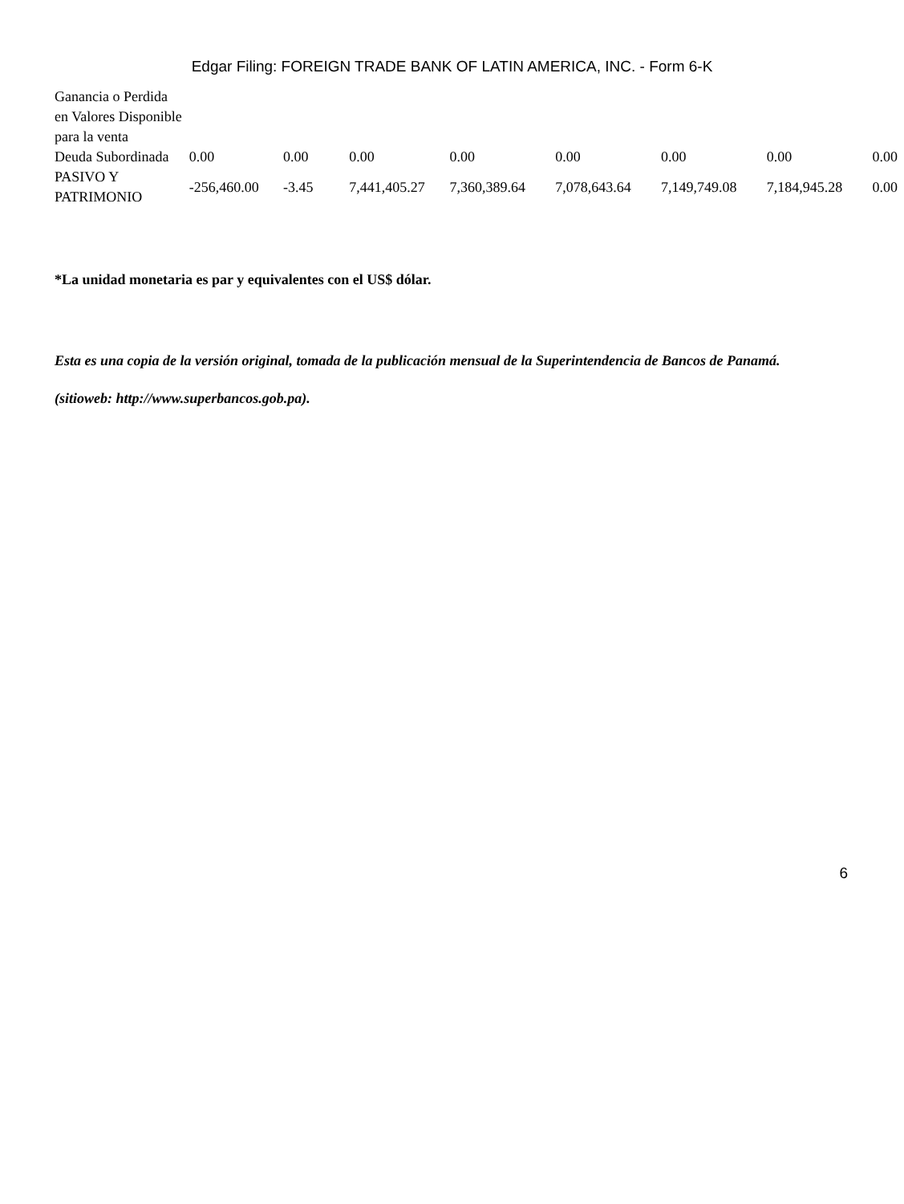Edgar Filing: FOREIGN TRADE BANK OF LATIN AMERICA, INC. - Form 6-K
| Ganancia o Perdida en Valores Disponible para la venta | | | | | | | | |
| Deuda Subordinada | 0.00 | 0.00 | 0.00 | 0.00 | 0.00 | 0.00 | 0.00 | 0.00 |
| PASIVO Y PATRIMONIO | -256,460.00 | -3.45 | 7,441,405.27 | 7,360,389.64 | 7,078,643.64 | 7,149,749.08 | 7,184,945.28 | 0.00 |
*La unidad monetaria es par y equivalentes con el US$ dólar.
Esta es una copia de la versión original, tomada de la publicación mensual de la Superintendencia de Bancos de Panamá.
(sitioweb: http://www.superbancos.gob.pa).
6